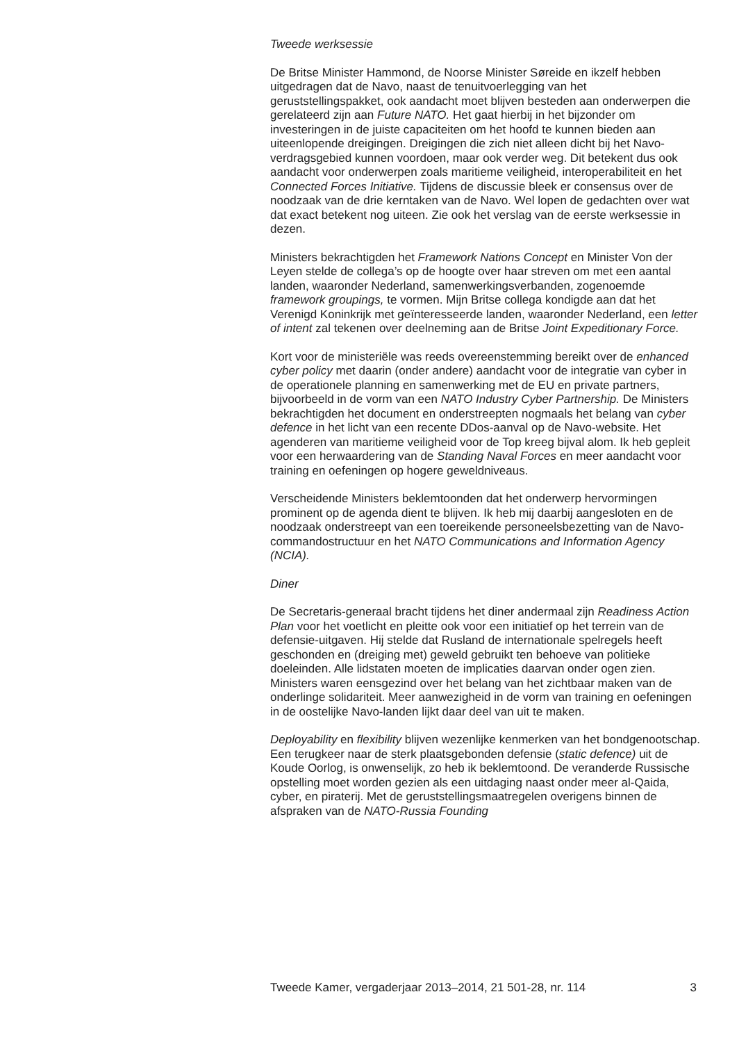Tweede werksessie
De Britse Minister Hammond, de Noorse Minister Søreide en ikzelf hebben uitgedragen dat de Navo, naast de tenuitvoerlegging van het geruststellingspakket, ook aandacht moet blijven besteden aan onderwerpen die gerelateerd zijn aan Future NATO. Het gaat hierbij in het bijzonder om investeringen in de juiste capaciteiten om het hoofd te kunnen bieden aan uiteenlopende dreigingen. Dreigingen die zich niet alleen dicht bij het Navo-verdragsgebied kunnen voordoen, maar ook verder weg. Dit betekent dus ook aandacht voor onderwerpen zoals maritieme veiligheid, interoperabiliteit en het Connected Forces Initiative. Tijdens de discussie bleek er consensus over de noodzaak van de drie kerntaken van de Navo. Wel lopen de gedachten over wat dat exact betekent nog uiteen. Zie ook het verslag van de eerste werksessie in dezen.
Ministers bekrachtigden het Framework Nations Concept en Minister Von der Leyen stelde de collega’s op de hoogte over haar streven om met een aantal landen, waaronder Nederland, samenwerkingsverbanden, zogenoemde framework groupings, te vormen. Mijn Britse collega kondigde aan dat het Verenigd Koninkrijk met geïnteresseerde landen, waaronder Nederland, een letter of intent zal tekenen over deelneming aan de Britse Joint Expeditionary Force.
Kort voor de ministeriële was reeds overeenstemming bereikt over de enhanced cyber policy met daarin (onder andere) aandacht voor de integratie van cyber in de operationele planning en samenwerking met de EU en private partners, bijvoorbeeld in de vorm van een NATO Industry Cyber Partnership. De Ministers bekrachtigden het document en onderstreepten nogmaals het belang van cyber defence in het licht van een recente DDos-aanval op de Navo-website. Het agenderen van maritieme veiligheid voor de Top kreeg bijval alom. Ik heb gepleit voor een herwaardering van de Standing Naval Forces en meer aandacht voor training en oefeningen op hogere geweldniveaus.
Verscheidende Ministers beklemtoonden dat het onderwerp hervormingen prominent op de agenda dient te blijven. Ik heb mij daarbij aangesloten en de noodzaak onderstreept van een toereikende personeelsbezetting van de Navo-commandostructuur en het NATO Communications and Information Agency (NCIA).
Diner
De Secretaris-generaal bracht tijdens het diner andermaal zijn Readiness Action Plan voor het voetlicht en pleitte ook voor een initiatief op het terrein van de defensie-uitgaven. Hij stelde dat Rusland de internationale spelregels heeft geschonden en (dreiging met) geweld gebruikt ten behoeve van politieke doeleinden. Alle lidstaten moeten de implicaties daarvan onder ogen zien. Ministers waren eensgezind over het belang van het zichtbaar maken van de onderlinge solidariteit. Meer aanwezigheid in de vorm van training en oefeningen in de oostelijke Navo-landen lijkt daar deel van uit te maken.
Deployability en flexibility blijven wezenlijke kenmerken van het bondgenootschap. Een terugkeer naar de sterk plaatsgebonden defensie (static defence) uit de Koude Oorlog, is onwenselijk, zo heb ik beklemtoond. De veranderde Russische opstelling moet worden gezien als een uitdaging naast onder meer al-Qaida, cyber, en piraterij. Met de geruststellingsmaatregelen overigens binnen de afspraken van de NATO-Russia Founding
Tweede Kamer, vergaderjaar 2013–2014, 21 501-28, nr. 114 3